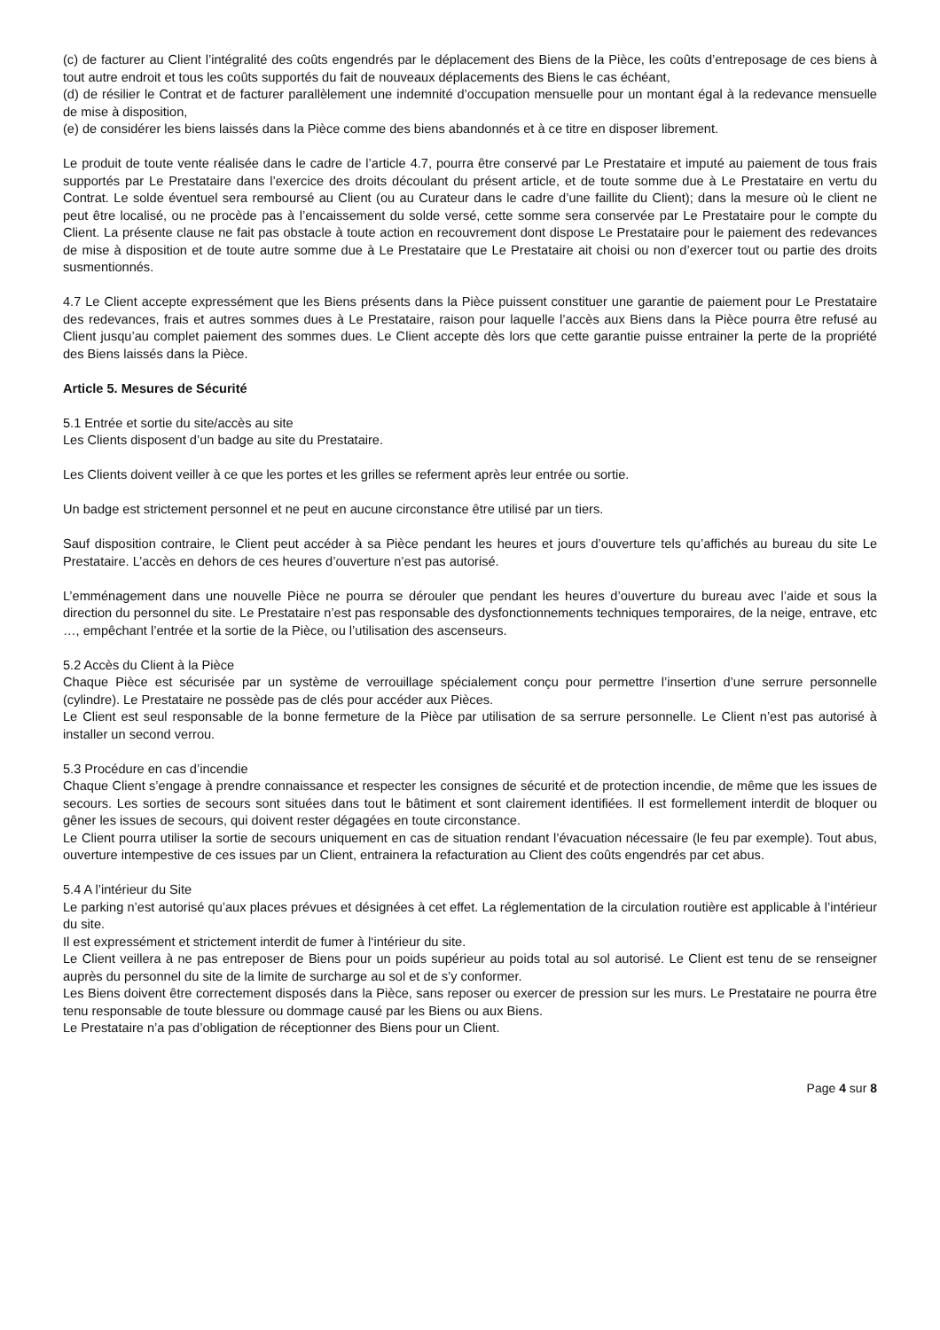(c) de facturer au Client l’intégralité des coûts engendrés par le déplacement des Biens de la Pièce, les coûts d’entreposage de ces biens à tout autre endroit et tous les coûts supportés du fait de nouveaux déplacements des Biens le cas échéant,
(d) de résilier le Contrat et de facturer parallèlement une indemnité d’occupation mensuelle pour un montant égal à la redevance mensuelle de mise à disposition,
(e) de considérer les biens laissés dans la Pièce comme des biens abandonnés et à ce titre en disposer librement.
Le produit de toute vente réalisée dans le cadre de l’article 4.7, pourra être conservé par Le Prestataire et imputé au paiement de tous frais supportés par Le Prestataire dans l’exercice des droits découlant du présent article, et de toute somme due à Le Prestataire en vertu du Contrat. Le solde éventuel sera remboursé au Client (ou au Curateur dans le cadre d’une faillite du Client); dans la mesure où le client ne peut être localisé, ou ne procède pas à l’encaissement du solde versé, cette somme sera conservée par Le Prestataire pour le compte du Client. La présente clause ne fait pas obstacle à toute action en recouvrement dont dispose Le Prestataire pour le paiement des redevances de mise à disposition et de toute autre somme due à Le Prestataire que Le Prestataire ait choisi ou non d’exercer tout ou partie des droits susmentionnés.
4.7 Le Client accepte expressément que les Biens présents dans la Pièce puissent constituer une garantie de paiement pour Le Prestataire des redevances, frais et autres sommes dues à Le Prestataire, raison pour laquelle l’accès aux Biens dans la Pièce pourra être refusé au Client jusqu’au complet paiement des sommes dues. Le Client accepte dès lors que cette garantie puisse entrainer la perte de la propriété des Biens laissés dans la Pièce.
Article 5. Mesures de Sécurité
5.1 Entrée et sortie du site/accès au site
Les Clients disposent d’un badge au site du Prestataire.
Les Clients doivent veiller à ce que les portes et les grilles se referment après leur entrée ou sortie.
Un badge est strictement personnel et ne peut en aucune circonstance être utilisé par un tiers.
Sauf disposition contraire, le Client peut accéder à sa Pièce pendant les heures et jours d’ouverture tels qu’affichés au bureau du site Le Prestataire. L’accès en dehors de ces heures d’ouverture n’est pas autorisé.
L’emménagement dans une nouvelle Pièce ne pourra se dérouler que pendant les heures d’ouverture du bureau avec l’aide et sous la direction du personnel du site. Le Prestataire n’est pas responsable des dysfonctionnements techniques temporaires, de la neige, entrave, etc …, empêchant l’entrée et la sortie de la Pièce, ou l’utilisation des ascenseurs.
5.2 Accès du Client à la Pièce
Chaque Pièce est sécurisée par un système de verrouillage spécialement conçu pour permettre l’insertion d’une serrure personnelle (cylindre). Le Prestataire ne possède pas de clés pour accéder aux Pièces.
Le Client est seul responsable de la bonne fermeture de la Pièce par utilisation de sa serrure personnelle. Le Client n’est pas autorisé à installer un second verrou.
5.3 Procédure en cas d’incendie
Chaque Client s’engage à prendre connaissance et respecter les consignes de sécurité et de protection incendie, de même que les issues de secours. Les sorties de secours sont situées dans tout le bâtiment et sont clairement identifiées. Il est formellement interdit de bloquer ou gêner les issues de secours, qui doivent rester dégagées en toute circonstance.
Le Client pourra utiliser la sortie de secours uniquement en cas de situation rendant l’évacuation nécessaire (le feu par exemple). Tout abus, ouverture intempestive de ces issues par un Client, entrainera la refacturation au Client des coûts engendrés par cet abus.
5.4 A l’intérieur du Site
Le parking n’est autorisé qu’aux places prévues et désignées à cet effet. La réglementation de la circulation routière est applicable à l’intérieur du site.
Il est expressément et strictement interdit de fumer à l‘intérieur du site.
Le Client veillera à ne pas entreposer de Biens pour un poids supérieur au poids total au sol autorisé. Le Client est tenu de se renseigner auprès du personnel du site de la limite de surcharge au sol et de s’y conformer.
Les Biens doivent être correctement disposés dans la Pièce, sans reposer ou exercer de pression sur les murs. Le Prestataire ne pourra être tenu responsable de toute blessure ou dommage causé par les Biens ou aux Biens.
Le Prestataire n’a pas d’obligation de réceptionner des Biens pour un Client.
Page 4 sur 8